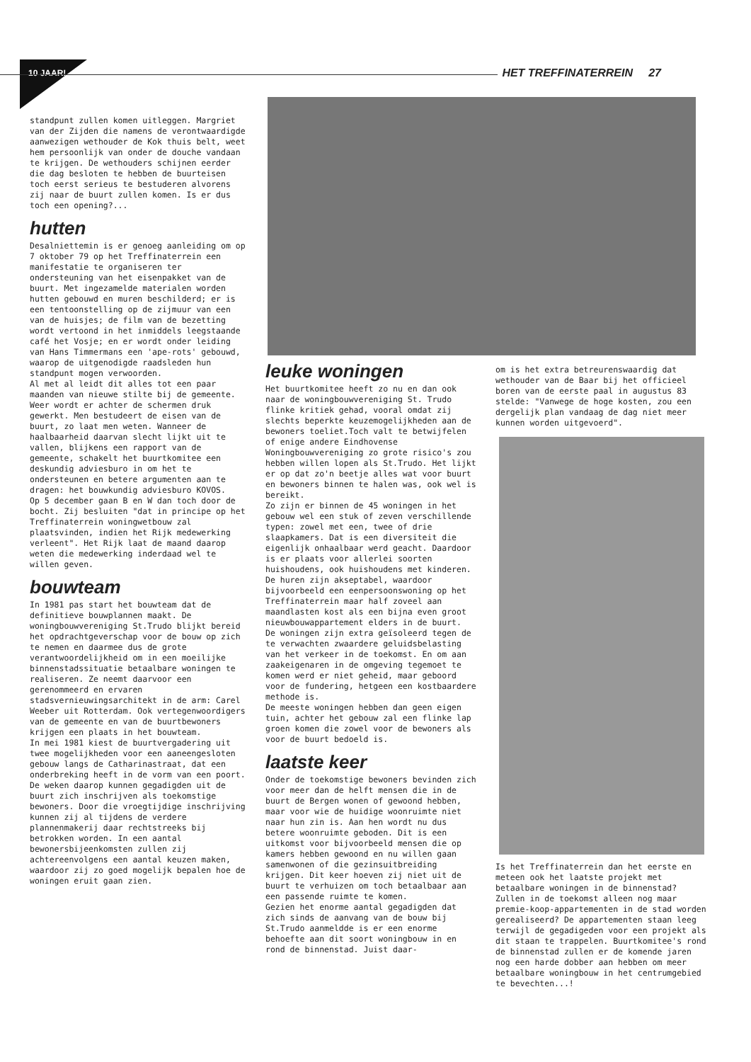10 JAAR!
HET TREFFINATERREIN 27
standpunt zullen komen uitleggen. Margriet van der Zijden die namens de verontwaardigde aanwezigen wethouder de Kok thuis belt, weet hem persoonlijk van onder de douche vandaan te krijgen. De wethouders schijnen eerder die dag besloten te hebben de buurteisen toch eerst serieus te bestuderen alvorens zij naar de buurt zullen komen. Is er dus toch een opening?...
hutten
Desalniettemin is er genoeg aanleiding om op 7 oktober 79 op het Treffinaterrein een manifestatie te organiseren ter ondersteuning van het eisenpakket van de buurt. Met ingezamelde materialen worden hutten gebouwd en muren beschilderd; er is een tentoonstelling op de zijmuur van een van de huisjes; de film van de bezetting wordt vertoond in het inmiddels leegstaande café het Vosje; en er wordt onder leiding van Hans Timmermans een 'ape-rots' gebouwd, waarop de uitgenodigde raadsleden hun standpunt mogen verwoorden.
Al met al leidt dit alles tot een paar maanden van nieuwe stilte bij de gemeente. Weer wordt er achter de schermen druk gewerkt. Men bestudeert de eisen van de buurt, zo laat men weten. Wanneer de haalbaarheid daarvan slecht lijkt uit te vallen, blijkens een rapport van de gemeente, schakelt het buurtkomitee een deskundig adviesburo in om het te ondersteunen en betere argumenten aan te dragen: het bouwkundig adviesburo KOVOS.
Op 5 december gaan B en W dan toch door de bocht. Zij besluiten "dat in principe op het Treffinaterrein woningwetbouw zal plaatsvinden, indien het Rijk medewerking verleent". Het Rijk laat de maand daarop weten die medewerking inderdaad wel te willen geven.
bouwteam
In 1981 pas start het bouwteam dat de definitieve bouwplannen maakt. De woningbouwvereniging St.Trudo blijkt bereid het opdrachtgeverschap voor de bouw op zich te nemen en daarmee dus de grote verantwoordelijkheid om in een moeilijke binnenstadssituatie betaalbare woningen te realiseren. Ze neemt daarvoor een gerenommeerd en ervaren stadsvernieuwingsarchitekt in de arm: Carel Weeber uit Rotterdam. Ook vertegenwoordigers van de gemeente en van de buurtbewoners krijgen een plaats in het bouwteam.
In mei 1981 kiest de buurtvergadering uit twee mogelijkheden voor een aaneengesloten gebouw langs de Catharinastraat, dat een onderbreking heeft in de vorm van een poort.
De weken daarop kunnen gegadigden uit de buurt zich inschrijven als toekomstige bewoners. Door die vroegtijdige inschrijving kunnen zij al tijdens de verdere plannenmakerij daar rechtstreeks bij betrokken worden. In een aantal bewonersbijeenkomsten zullen zij achtereenvolgens een aantal keuzen maken, waardoor zij zo goed mogelijk bepalen hoe de woningen eruit gaan zien.
leuke woningen
Het buurtkomitee heeft zo nu en dan ook naar de woningbouwvereniging St. Trudo flinke kritiek gehad, vooral omdat zij slechts beperkte keuzemogelijkheden aan de bewoners toeliet.Toch valt te betwijfelen of enige andere Eindhovense Woningbouwvereniging zo grote risico's zou hebben willen lopen als St.Trudo. Het lijkt er op dat zo'n beetje alles wat voor buurt en bewoners binnen te halen was, ook wel is bereikt.
Zo zijn er binnen de 45 woningen in het gebouw wel een stuk of zeven verschillende typen: zowel met een, twee of drie slaapkamers. Dat is een diversiteit die eigenlijk onhaalbaar werd geacht. Daardoor is er plaats voor allerlei soorten huishoudens, ook huishoudens met kinderen. De huren zijn akseptabel, waardoor bijvoorbeeld een eenpersoonswoning op het Treffinaterrein maar half zoveel aan maandlasten kost als een bijna even groot nieuwbouwappartement elders in de buurt.
De woningen zijn extra geïsoleerd tegen de te verwachten zwaardere geluidsbelasting van het verkeer in de toekomst. En om aan zaakeigenaren in de omgeving tegemoet te komen werd er niet geheid, maar geboord voor de fundering, hetgeen een kostbaardere methode is.
De meeste woningen hebben dan geen eigen tuin, achter het gebouw zal een flinke lap groen komen die zowel voor de bewoners als voor de buurt bedoeld is.
laatste keer
Onder de toekomstige bewoners bevinden zich voor meer dan de helft mensen die in de buurt de Bergen wonen of gewoond hebben, maar voor wie de huidige woonruimte niet naar hun zin is. Aan hen wordt nu dus betere woonruimte geboden. Dit is een uitkomst voor bijvoorbeeld mensen die op kamers hebben gewoond en nu willen gaan samenwonen of die gezinsuitbreiding krijgen. Dit keer hoeven zij niet uit de buurt te verhuizen om toch betaalbaar aan een passende ruimte te komen.
Gezien het enorme aantal gegadigden dat zich sinds de aanvang van de bouw bij St.Trudo aanmeldde is er een enorme behoefte aan dit soort woningbouw in en rond de binnenstad. Juist daar-
om is het extra betreurenswaardig dat wethouder van de Baar bij het officieel boren van de eerste paal in augustus 83 stelde: "Vanwege de hoge kosten, zou een dergelijk plan vandaag de dag niet meer kunnen worden uitgevoerd".
Is het Treffinaterrein dan het eerste en meteen ook het laatste projekt met betaalbare woningen in de binnenstad? Zullen in de toekomst alleen nog maar premie-koop-appartementen in de stad worden gerealiseerd? De appartementen staan leeg terwijl de gegadigeden voor een projekt als dit staan te trappelen. Buurtkomitee's rond de binnenstad zullen er de komende jaren nog een harde dobber aan hebben om meer betaalbare woningbouw in het centrumgebied te bevechten...!